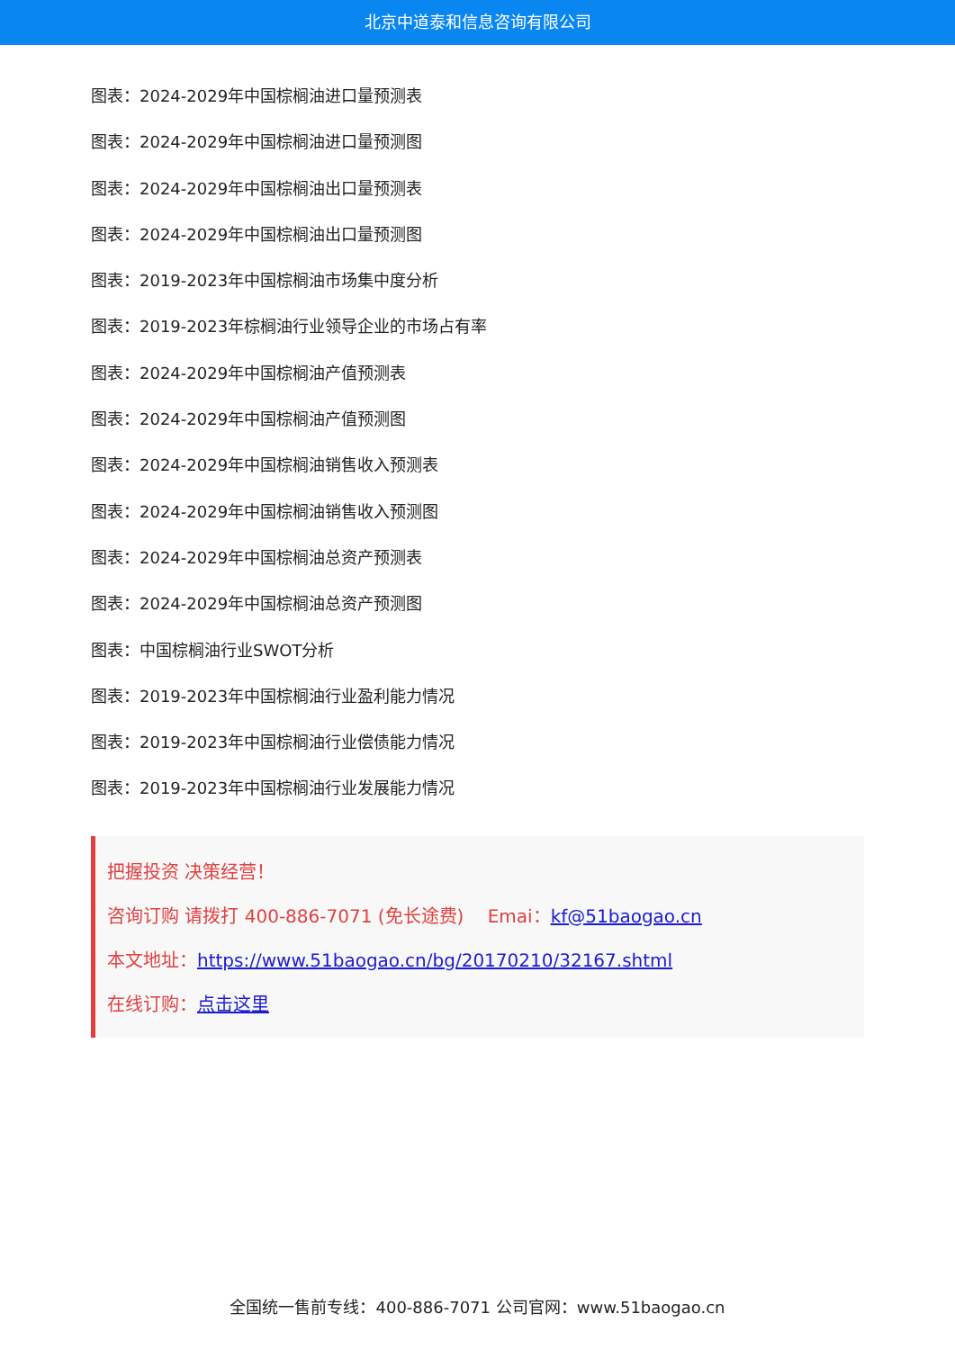北京中道泰和信息咨询有限公司
图表：2024-2029年中国棕榈油进口量预测表
图表：2024-2029年中国棕榈油进口量预测图
图表：2024-2029年中国棕榈油出口量预测表
图表：2024-2029年中国棕榈油出口量预测图
图表：2019-2023年中国棕榈油市场集中度分析
图表：2019-2023年棕榈油行业领导企业的市场占有率
图表：2024-2029年中国棕榈油产值预测表
图表：2024-2029年中国棕榈油产值预测图
图表：2024-2029年中国棕榈油销售收入预测表
图表：2024-2029年中国棕榈油销售收入预测图
图表：2024-2029年中国棕榈油总资产预测表
图表：2024-2029年中国棕榈油总资产预测图
图表：中国棕榈油行业SWOT分析
图表：2019-2023年中国棕榈油行业盈利能力情况
图表：2019-2023年中国棕榈油行业偿债能力情况
图表：2019-2023年中国棕榈油行业发展能力情况
把握投资 决策经营！
咨询订购 请拨打 400-886-7071 (免长途费)　 Emai：kf@51baogao.cn
本文地址：https://www.51baogao.cn/bg/20170210/32167.shtml
在线订购：点击这里
全国统一售前专线：400-886-7071 公司官网：www.51baogao.cn